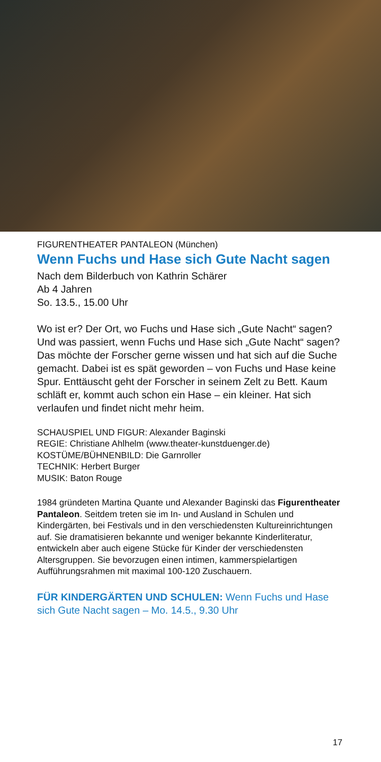FIGURENTHEATER PANTALEON (München)
Wenn Fuchs und Hase sich Gute Nacht sagen
Nach dem Bilderbuch von Kathrin Schärer
Ab 4 Jahren
So. 13.5., 15.00 Uhr
Wo ist er? Der Ort, wo Fuchs und Hase sich „Gute Nacht“ sagen? Und was passiert, wenn Fuchs und Hase sich „Gute Nacht“ sagen? Das möchte der Forscher gerne wissen und hat sich auf die Suche gemacht. Dabei ist es spät geworden – von Fuchs und Hase keine Spur. Enttäuscht geht der Forscher in seinem Zelt zu Bett. Kaum schläft er, kommt auch schon ein Hase – ein kleiner. Hat sich verlaufen und findet nicht mehr heim.
SCHAUSPIEL UND FIGUR: Alexander Baginski
REGIE: Christiane Ahlhelm (www.theater-kunstduenger.de)
KOSTÜME/BÜHNENBILD: Die Garnroller
TECHNIK: Herbert Burger
MUSIK: Baton Rouge
1984 gründeten Martina Quante und Alexander Baginski das Figurentheater Pantaleon. Seitdem treten sie im In- und Ausland in Schulen und Kindergärten, bei Festivals und in den verschiedensten Kultureinrichtungen auf. Sie dramatisieren bekannte und weniger bekannte Kinderliteratur, entwickeln aber auch eigene Stücke für Kinder der verschiedensten Altersgruppen. Sie bevorzugen einen intimen, kammerspielartigen Aufführungsrahmen mit maximal 100-120 Zuschauern.
FÜR KINDERGÄRTEN UND SCHULEN: Wenn Fuchs und Hase sich Gute Nacht sagen – Mo. 14.5., 9.30 Uhr
17